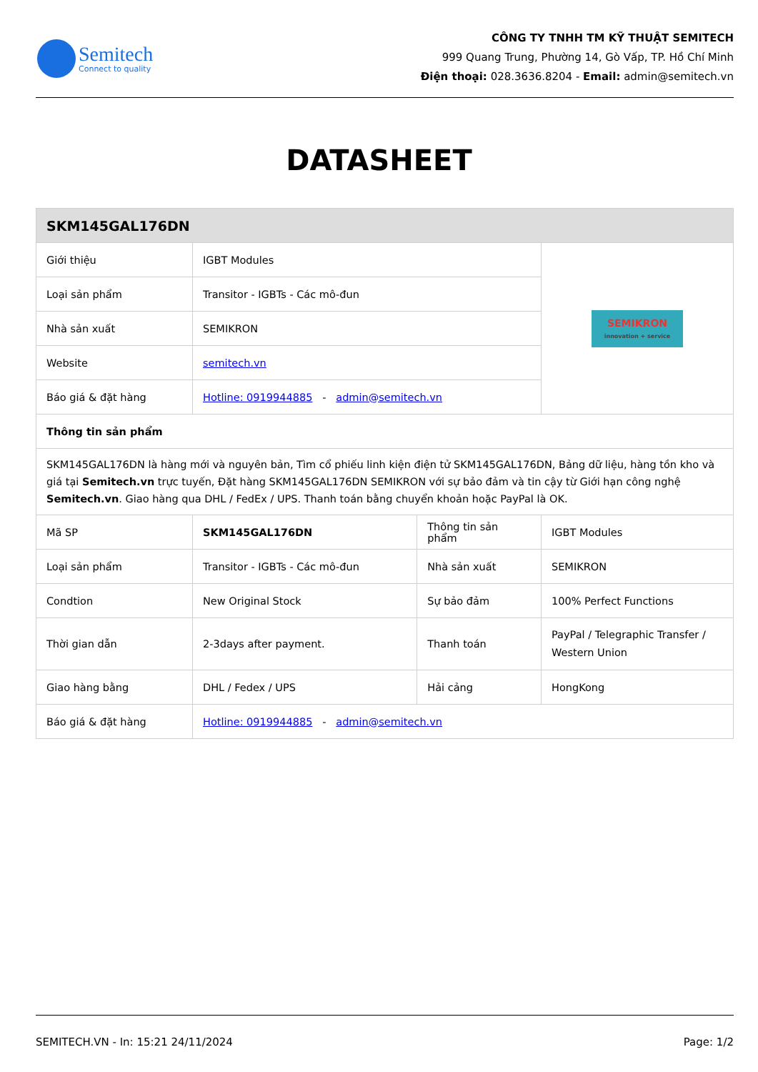Semitech
Connect to quality
CÔNG TY TNHH TM KỸ THUẬT SEMITECH
999 Quang Trung, Phường 14, Gò Vấp, TP. Hồ Chí Minh
Điện thoại: 028.3636.8204 - Email: admin@semitech.vn
DATASHEET
| SKM145GAL176DN | | | |
| Giới thiệu | IGBT Modules | | SEMIKRON innovation + service |
| Loại sản phẩm | Transitor - IGBTs - Các mô-đun | | |
| Nhà sản xuất | SEMIKRON | | |
| Website | semitech.vn | | |
| Báo giá & đặt hàng | Hotline: 0919944885 - admin@semitech.vn | | |
| Thông tin sản phẩm | | | |
| SKM145GAL176DN là hàng mới và nguyên bản, Tìm cổ phiếu linh kiện điện tử SKM145GAL176DN, Bảng dữ liệu, hàng tồn kho và giá tại Semitech.vn trực tuyến, Đặt hàng SKM145GAL176DN SEMIKRON với sự bảo đảm và tin cậy từ Giới hạn công nghệ Semitech.vn . Giao hàng qua DHL / FedEx / UPS. Thanh toán bằng chuyển khoản hoặc PayPal là OK. | | | |
| Mã SP | SKM145GAL176DN | Thông tin sản phẩm | IGBT Modules |
| Loại sản phẩm | Transitor - IGBTs - Các mô-đun | Nhà sản xuất | SEMIKRON |
| Condtion | New Original Stock | Sự bảo đảm | 100% Perfect Functions |
| Thời gian dẫn | 2-3days after payment. | Thanh toán | PayPal / Telegraphic Transfer / Western Union |
| Giao hàng bằng | DHL / Fedex / UPS | Hải cảng | HongKong |
| Báo giá & đặt hàng | Hotline: 0919944885 - admin@semitech.vn | | |
SEMITECH.VN - In: 15:21 24/11/2024 Page: 1/2